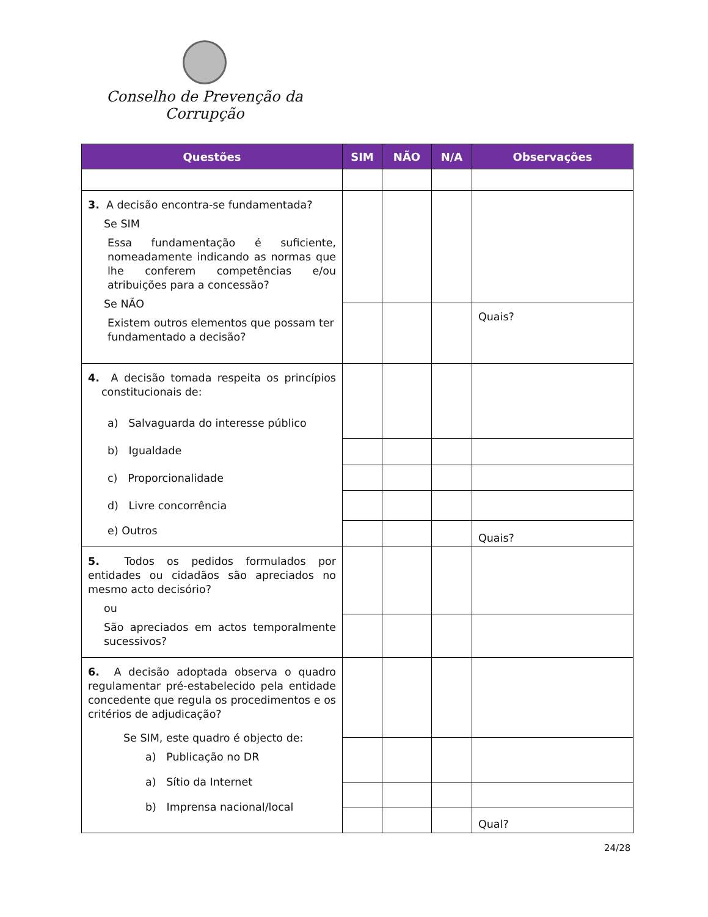Conselho de Prevenção da Corrupção
| Questões | SIM | NÃO | N/A | Observações |
| --- | --- | --- | --- | --- |
| 3. A decisão encontra-se fundamentada? Se SIM Essa fundamentação é suficiente, nomeadamente indicando as normas que lhe conferem competências e/ou atribuições para a concessão? Se NÃO Existem outros elementos que possam ter fundamentado a decisão? | | | | |
| | | | | Quais? |
| 4. A decisão tomada respeita os princípios constitucionais de: a) Salvaguarda do interesse público b) Igualdade c) Proporcionalidade d) Livre concorrência e) Outros | | | | |
| | | | | Quais? |
| 5. Todos os pedidos formulados por entidades ou cidadãos são apreciados no mesmo acto decisório? ou São apreciados em actos temporalmente sucessivos? | | | | |
| 6. A decisão adoptada observa o quadro regulamentar pré-estabelecido pela entidade concedente que regula os procedimentos e os critérios de adjudicação? Se SIM, este quadro é objecto de: a) Publicação no DR a) Sítio da Internet b) Imprensa nacional/local | | | | |
| | | | | Qual? |
24/28